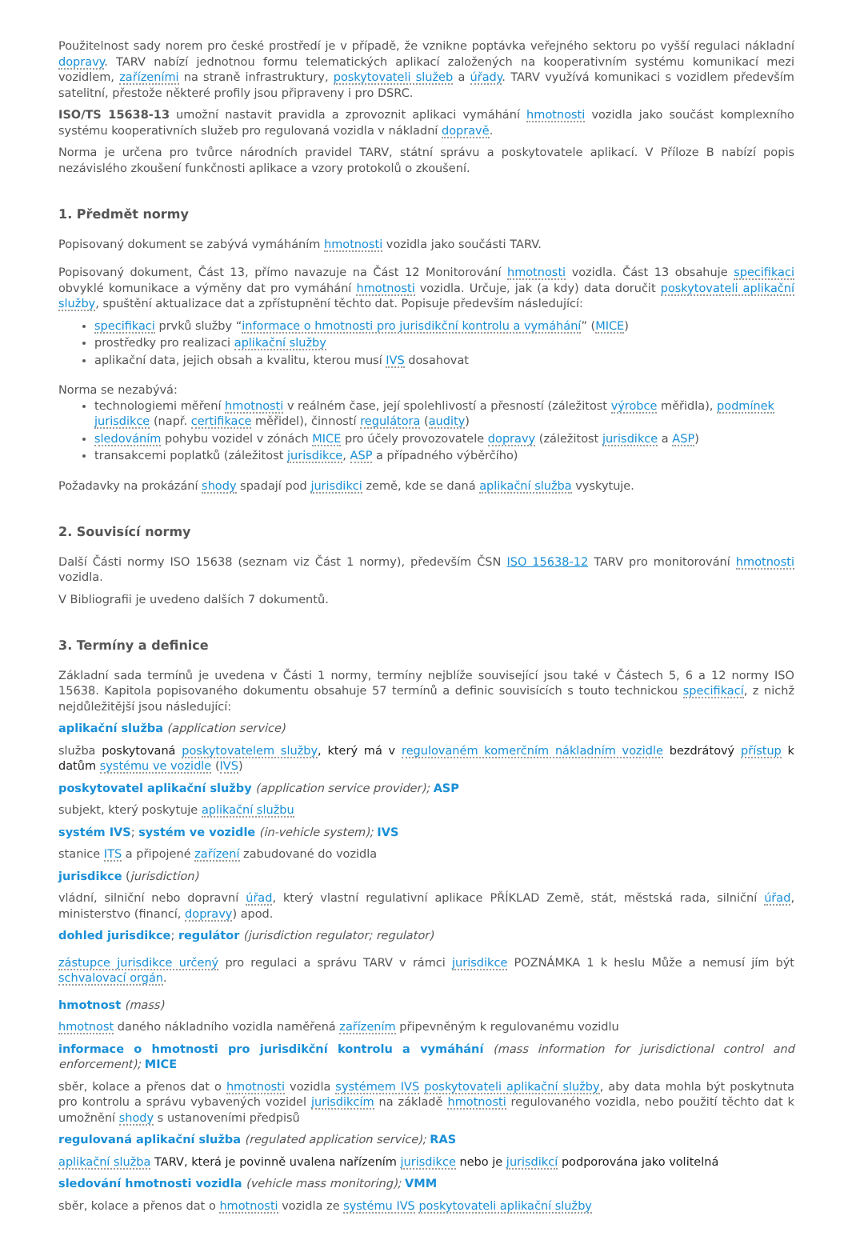Použitelnost sady norem pro české prostředí je v případě, že vznikne poptávka veřejného sektoru po vyšší regulaci nákladní dopravy. TARV nabízí jednotnou formu telematických aplikací založených na kooperativním systému komunikací mezi vozidlem, zařízeními na straně infrastruktury, poskytovateli služeb a úřady. TARV využívá komunikaci s vozidlem především satelitní, přestože některé profily jsou připraveny i pro DSRC.
ISO/TS 15638-13 umožní nastavit pravidla a zprovoznit aplikaci vymáhání hmotnosti vozidla jako součást komplexního systému kooperativních služeb pro regulovaná vozidla v nákladní dopravě.
Norma je určena pro tvůrce národních pravidel TARV, státní správu a poskytovatele aplikací. V Příloze B nabízí popis nezávislého zkoušení funkčnosti aplikace a vzory protokolů o zkoušení.
1. Předmět normy
Popisovaný dokument se zabývá vymáháním hmotnosti vozidla jako součásti TARV.
Popisovaný dokument, Část 13, přímo navazuje na Část 12 Monitorování hmotnosti vozidla. Část 13 obsahuje specifikaci obvyklé komunikace a výměny dat pro vymáhání hmotnosti vozidla. Určuje, jak (a kdy) data doručit poskytovateli aplikační služby, spuštění aktualizace dat a zpřístupnění těchto dat. Popisuje především následující:
specifikaci prvků služby “informace o hmotnosti pro jurisdikční kontrolu a vymáhání” (MICE)
prostředky pro realizaci aplikační služby
aplikační data, jejich obsah a kvalitu, kterou musí IVS dosahovat
Norma se nezabývá:
technologiemi měření hmotnosti v reálném čase, její spolehlivostí a přesností (záležitost výrobce měřidla), podmínek jurisdikce (např. certifikace měřidel), činností regulátora (audity)
sledováním pohybu vozidel v zónách MICE pro účely provozovatele dopravy (záležitost jurisdikce a ASP)
transakcemi poplatků (záležitost jurisdikce, ASP a případného výběrčího)
Požadavky na prokázání shody spadají pod jurisdikci země, kde se daná aplikační služba vyskytuje.
2. Souvisící normy
Další Části normy ISO 15638 (seznam viz Část 1 normy), především ČSN ISO 15638-12 TARV pro monitorování hmotnosti vozidla.
V Bibliografii je uvedeno dalších 7 dokumentů.
3. Termíny a definice
Základní sada termínů je uvedena v Části 1 normy, termíny nejblíže související jsou také v Částech 5, 6 a 12 normy ISO 15638. Kapitola popisovaného dokumentu obsahuje 57 termínů a definic souvisících s touto technickou specifikací, z nichž nejdůležitější jsou následující:
aplikační služba (application service)
služba poskytovaná poskytovatelem služby, který má v regulovaném komerčním nákladním vozidle bezdrátový přístup k datům systému ve vozidle (IVS)
poskytovatel aplikační služby (application service provider); ASP
subjekt, který poskytuje aplikační službu
systém IVS; systém ve vozidle (in-vehicle system); IVS
stanice ITS a připojené zařízení zabudované do vozidla
jurisdikce (jurisdiction)
vládní, silniční nebo dopravní úřad, který vlastní regulativní aplikace PŘÍKLAD Země, stát, městská rada, silniční úřad, ministerstvo (financí, dopravy) apod.
dohled jurisdikce; regulátor (jurisdiction regulator; regulator)
zástupce jurisdikce určený pro regulaci a správu TARV v rámci jurisdikce POZNÁMKA 1 k heslu Může a nemusí jím být schvalovací orgán.
hmotnost (mass)
hmotnost daného nákladního vozidla naměřená zařízením připevněným k regulovanému vozidlu
informace o hmotnosti pro jurisdikční kontrolu a vymáhání (mass information for jurisdictional control and enforcement); MICE
sběr, kolace a přenos dat o hmotnosti vozidla systémem IVS poskytovateli aplikační služby, aby data mohla být poskytnuta pro kontrolu a správu vybavených vozidel jurisdikcím na základě hmotnosti regulovaného vozidla, nebo použití těchto dat k umožnění shody s ustanoveními předpisů
regulovaná aplikační služba (regulated application service); RAS
aplikační služba TARV, která je povinně uvalena nařízením jurisdikce nebo je jurisdikcí podporována jako volitelná
sledování hmotnosti vozidla (vehicle mass monitoring); VMM
sběr, kolace a přenos dat o hmotnosti vozidla ze systému IVS poskytovateli aplikační služby